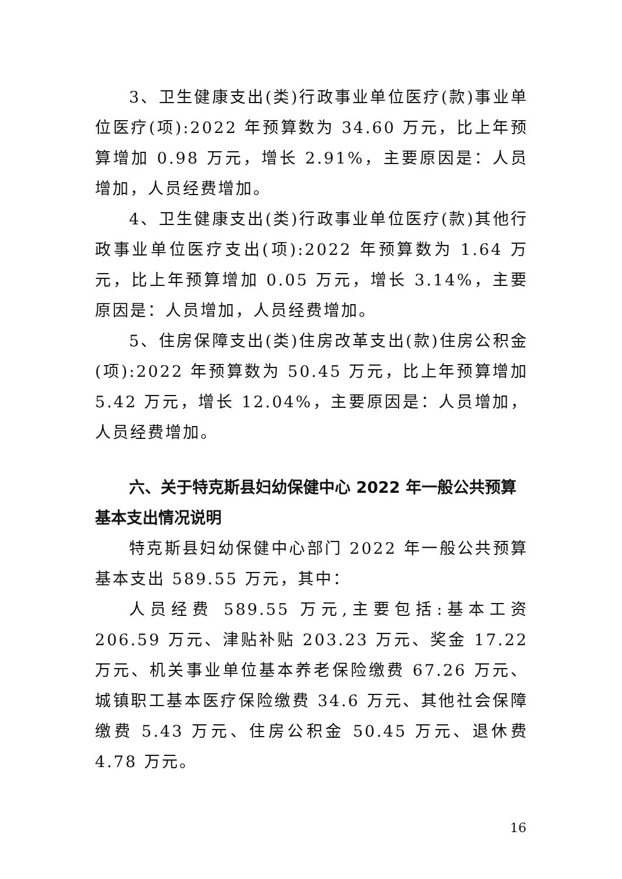3、卫生健康支出(类)行政事业单位医疗(款)事业单位医疗(项):2022 年预算数为 34.60 万元，比上年预算增加 0.98 万元，增长 2.91%，主要原因是：人员增加，人员经费增加。
4、卫生健康支出(类)行政事业单位医疗(款)其他行政事业单位医疗支出(项):2022 年预算数为 1.64 万元，比上年预算增加 0.05 万元，增长 3.14%，主要原因是：人员增加，人员经费增加。
5、住房保障支出(类)住房改革支出(款)住房公积金(项):2022 年预算数为 50.45 万元，比上年预算增加 5.42 万元，增长 12.04%，主要原因是：人员增加，人员经费增加。
六、关于特克斯县妇幼保健中心 2022 年一般公共预算基本支出情况说明
特克斯县妇幼保健中心部门 2022 年一般公共预算基本支出 589.55 万元，其中：
人员经费 589.55 万元,主要包括:基本工资 206.59 万元、津贴补贴 203.23 万元、奖金 17.22 万元、机关事业单位基本养老保险缴费 67.26 万元、城镇职工基本医疗保险缴费 34.6 万元、其他社会保障缴费 5.43 万元、住房公积金 50.45 万元、退休费 4.78 万元。
16